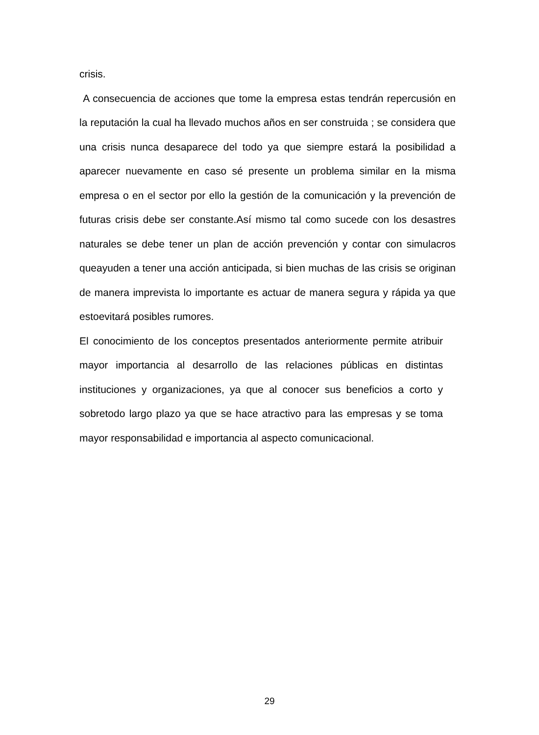crisis.
A consecuencia de acciones que tome la empresa estas tendrán repercusión en la reputación la cual ha llevado muchos años en ser construida ; se considera que una crisis nunca desaparece del todo ya que siempre estará la posibilidad a aparecer nuevamente en caso sé presente un problema similar en la misma empresa o en el sector por ello la gestión de la comunicación y la prevención de futuras crisis debe ser constante.Así mismo tal como sucede con los desastres naturales se debe tener un plan de acción prevención y contar con simulacros queayuden a tener una acción anticipada, si bien muchas de las crisis se originan de manera imprevista lo importante es actuar de manera segura y rápida ya que estoevitará posibles rumores.
El conocimiento de los conceptos presentados anteriormente permite atribuir mayor importancia al desarrollo de las relaciones públicas en distintas instituciones y organizaciones, ya que al conocer sus beneficios a corto y sobretodo largo plazo ya que se hace atractivo para las empresas y se toma mayor responsabilidad e importancia al aspecto comunicacional.
29